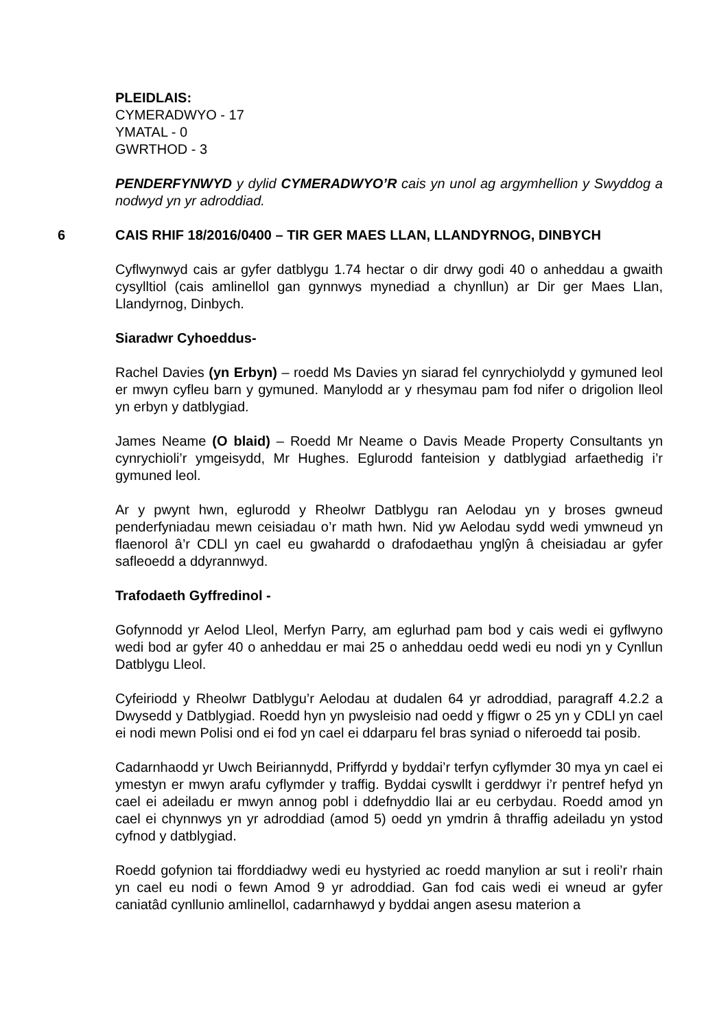PLEIDLAIS:
CYMERADWYO - 17
YMATAL - 0
GWRTHOD - 3
PENDERFYNWYD y dylid CYMERADWYO’R cais yn unol ag argymhellion y Swyddog a nodwyd yn yr adroddiad.
6 CAIS RHIF 18/2016/0400 – TIR GER MAES LLAN, LLANDYRNOG, DINBYCH
Cyflwynwyd cais ar gyfer datblygu 1.74 hectar o dir drwy godi 40 o anheddau a gwaith cysylltiol (cais amlinellol gan gynnwys mynediad a chynllun) ar Dir ger Maes Llan, Llandyrnog, Dinbych.
Siaradwr Cyhoeddus-
Rachel Davies (yn Erbyn) – roedd Ms Davies yn siarad fel cynrychiolydd y gymuned leol er mwyn cyfleu barn y gymuned. Manylodd ar y rhesymau pam fod nifer o drigolion lleol yn erbyn y datblygiad.
James Neame (O blaid) – Roedd Mr Neame o Davis Meade Property Consultants yn cynrychioli’r ymgeisydd, Mr Hughes. Eglurodd fanteision y datblygiad arfaethedig i’r gymuned leol.
Ar y pwynt hwn, eglurodd y Rheolwr Datblygu ran Aelodau yn y broses gwneud penderfyniadau mewn ceisiadau o’r math hwn. Nid yw Aelodau sydd wedi ymwneud yn flaenorol â’r CDLl yn cael eu gwahardd o drafodaethau ynglŷn â cheisiadau ar gyfer safleoedd a ddyrannwyd.
Trafodaeth Gyffredinol -
Gofynnodd yr Aelod Lleol, Merfyn Parry, am eglurhad pam bod y cais wedi ei gyflwyno wedi bod ar gyfer 40 o anheddau er mai 25 o anheddau oedd wedi eu nodi yn y Cynllun Datblygu Lleol.
Cyfeiriodd y Rheolwr Datblygu’r Aelodau at dudalen 64 yr adroddiad, paragraff 4.2.2 a Dwysedd y Datblygiad. Roedd hyn yn pwysleisio nad oedd y ffigwr o 25 yn y CDLl yn cael ei nodi mewn Polisi ond ei fod yn cael ei ddarparu fel bras syniad o niferoedd tai posib.
Cadarnhaodd yr Uwch Beiriannydd, Priffyrdd y byddai’r terfyn cyflymder 30 mya yn cael ei ymestyn er mwyn arafu cyflymder y traffig. Byddai cyswllt i gerddwyr i’r pentref hefyd yn cael ei adeiladu er mwyn annog pobl i ddefnyddio llai ar eu cerbydau. Roedd amod yn cael ei chynnwys yn yr adroddiad (amod 5) oedd yn ymdrin â thraffig adeiladu yn ystod cyfnod y datblygiad.
Roedd gofynion tai fforddiadwy wedi eu hystyried ac roedd manylion ar sut i reoli’r rhain yn cael eu nodi o fewn Amod 9 yr adroddiad. Gan fod cais wedi ei wneud ar gyfer caniatâd cynllunio amlinellol, cadarnhawyd y byddai angen asesu materion a